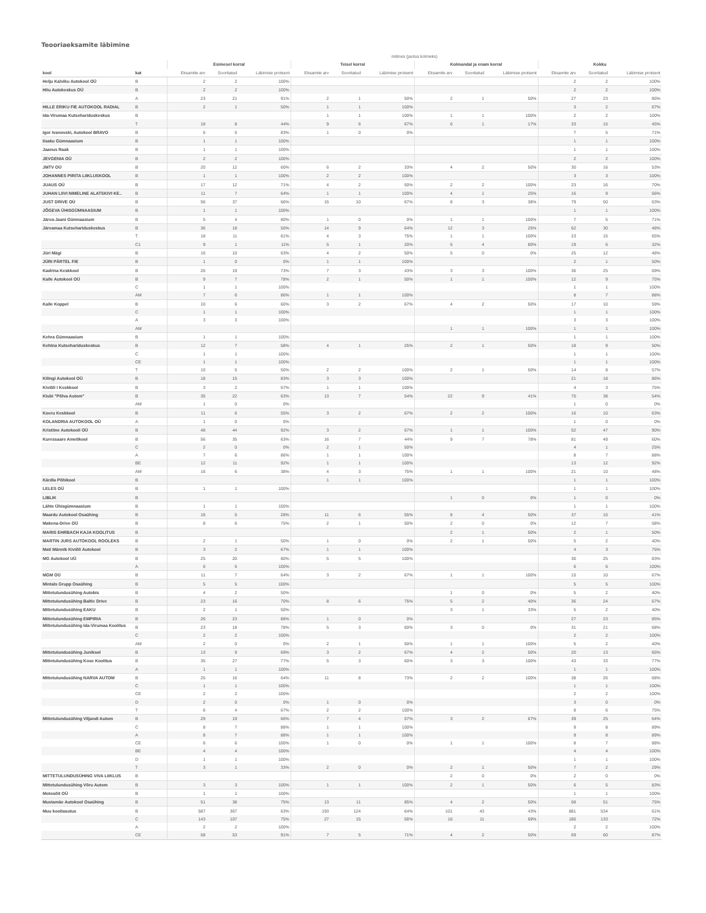Teooriaeksamite läbimine
| | | mitmes (jaotus kolmeks) | | | | | | | | | | | |
| --- | --- | --- | --- | --- | --- | --- | --- | --- | --- | --- | --- | --- | --- |
| | | Esimesel korral | | | Teisel korral | | | Kolmandal ja enam korral | | | Kokku | | |
| kool | kat | Eksamite arv | Sooritatud | Läbimise protsent | Eksamite arv | Sooritatud | Läbimise protsent | Eksamite arv | Sooritatud | Läbimise protsent | Eksamite arv | Sooritatud | Läbimise protsent |
| Helju Kalviku Autokool OÜ | B | 2 | 2 | 100% | | | | | | | 2 | 2 | 100% |
| Hiiu Autokeskus OÜ | B | 2 | 2 | 100% | | | | | | | 2 | 2 | 100% |
| | A | 23 | 21 | 91% | 2 | 1 | 50% | 2 | 1 | 50% | 27 | 23 | 85% |
| HILLE ERIKU FIE AUTOKOOL RADIAL | B | 2 | 1 | 50% | 1 | 1 | 100% | | | | 3 | 2 | 67% |
| Ida-Virumaa Kutsehariduskeskus | B | | | | 1 | 1 | 100% | 1 | 1 | 100% | 2 | 2 | 100% |
| | T | 18 | 8 | 44% | 9 | 6 | 67% | 6 | 1 | 17% | 33 | 15 | 45% |
| Igor Ivanovski, Autokool BRAVO | B | 6 | 5 | 83% | 1 | 0 | 0% | | | | 7 | 5 | 71% |
| Iisaku Gümnaasium | B | 1 | 1 | 100% | | | | | | | 1 | 1 | 100% |
| Jaanus Raak | B | 1 | 1 | 100% | | | | | | | 1 | 1 | 100% |
| JEVGENIA OÜ | B | 2 | 2 | 100% | | | | | | | 2 | 2 | 100% |
| JMTV OÜ | B | 20 | 12 | 60% | 6 | 2 | 33% | 4 | 2 | 50% | 30 | 16 | 53% |
| JOHANNES PIRITA LIIKLUSKOOL | B | 1 | 1 | 100% | 2 | 2 | 100% | | | | 3 | 3 | 100% |
| JUAUS OÜ | B | 17 | 12 | 71% | 4 | 2 | 50% | 2 | 2 | 100% | 23 | 16 | 70% |
| JUHAN LIIVI NIMELINE ALATSKIVI KE.. | B | 11 | 7 | 64% | 1 | 1 | 100% | 4 | 1 | 25% | 16 | 9 | 56% |
| JUST DRIVE OÜ | B | 56 | 37 | 66% | 15 | 10 | 67% | 8 | 3 | 38% | 79 | 50 | 63% |
| JÕGEVA ÜHISGÜMNAASIUM | B | 1 | 1 | 100% | | | | | | | 1 | 1 | 100% |
| Järva-Jaani Gümnaasium | B | 5 | 4 | 80% | 1 | 0 | 0% | 1 | 1 | 100% | 7 | 5 | 71% |
| Järvamaa Kutsehariduskeskus | B | 36 | 18 | 50% | 14 | 9 | 64% | 12 | 3 | 25% | 62 | 30 | 48% |
| | T | 18 | 11 | 61% | 4 | 3 | 75% | 1 | 1 | 100% | 23 | 15 | 65% |
| | C1 | 9 | 1 | 11% | 5 | 1 | 20% | 5 | 4 | 80% | 19 | 6 | 32% |
| Jüri Mägi | B | 16 | 10 | 63% | 4 | 2 | 50% | 5 | 0 | 0% | 25 | 12 | 48% |
| JÜRI PÄRTEL FIE | B | 1 | 0 | 0% | 1 | 1 | 100% | | | | 2 | 1 | 50% |
| Kadrina Keskkool | B | 26 | 19 | 73% | 7 | 3 | 43% | 3 | 3 | 100% | 36 | 25 | 69% |
| Kalle Autokool OÜ | B | 9 | 7 | 78% | 2 | 1 | 50% | 1 | 1 | 100% | 12 | 9 | 75% |
| | C | 1 | 1 | 100% | | | | | | | 1 | 1 | 100% |
| | AM | 7 | 6 | 86% | 1 | 1 | 100% | | | | 8 | 7 | 88% |
| Kalle Koppel | B | 10 | 6 | 60% | 3 | 2 | 67% | 4 | 2 | 50% | 17 | 10 | 59% |
| | C | 1 | 1 | 100% | | | | | | | 1 | 1 | 100% |
| | A | 3 | 3 | 100% | | | | | | | 3 | 3 | 100% |
| | AM | | | | | | | 1 | 1 | 100% | 1 | 1 | 100% |
| Kehra Gümnaasium | B | 1 | 1 | 100% | | | | | | | 1 | 1 | 100% |
| Kehtna Kutsehariduskeskus | B | 12 | 7 | 58% | 4 | 1 | 25% | 2 | 1 | 50% | 18 | 9 | 50% |
| | C | 1 | 1 | 100% | | | | | | | 1 | 1 | 100% |
| | CE | 1 | 1 | 100% | | | | | | | 1 | 1 | 100% |
| | T | 10 | 5 | 50% | 2 | 2 | 100% | 2 | 1 | 50% | 14 | 8 | 57% |
| Kilingi Autokool OÜ | B | 18 | 15 | 83% | 3 | 3 | 100% | | | | 21 | 18 | 86% |
| Kiviõli I Keskkool | B | 3 | 2 | 67% | 1 | 1 | 100% | | | | 4 | 3 | 75% |
| Klubi "Põlva Autom" | B | 35 | 22 | 63% | 13 | 7 | 54% | 22 | 9 | 41% | 70 | 38 | 54% |
| | AM | 1 | 0 | 0% | | | | | | | 1 | 0 | 0% |
| Koeru Keskkool | B | 11 | 6 | 55% | 3 | 2 | 67% | 2 | 2 | 100% | 16 | 10 | 63% |
| KOLANDRIA AUTOKOOL OÜ | A | 1 | 0 | 0% | | | | | | | 1 | 0 | 0% |
| Kristiine Autokooli OÜ | B | 48 | 44 | 92% | 3 | 2 | 67% | 1 | 1 | 100% | 52 | 47 | 90% |
| Kuressaare Ametikool | B | 56 | 35 | 63% | 16 | 7 | 44% | 9 | 7 | 78% | 81 | 49 | 60% |
| | C | 2 | 0 | 0% | 2 | 1 | 50% | | | | 4 | 1 | 25% |
| | A | 7 | 6 | 86% | 1 | 1 | 100% | | | | 8 | 7 | 88% |
| | BE | 12 | 11 | 92% | 1 | 1 | 100% | | | | 13 | 12 | 92% |
| | AM | 16 | 6 | 38% | 4 | 3 | 75% | 1 | 1 | 100% | 21 | 10 | 48% |
| Kärdla Põhikool | B | | | | 1 | 1 | 100% | | | | 1 | 1 | 100% |
| LELES OÜ | B | 1 | 1 | 100% | | | | | | | 1 | 1 | 100% |
| LIBLIK | B | | | | | | | 1 | 0 | 0% | 1 | 0 | 0% |
| Lähte Ühisgümnaasium | B | 1 | 1 | 100% | | | | | | | 1 | 1 | 100% |
| Maardu Autokool Osaühing | B | 18 | 5 | 28% | 11 | 6 | 55% | 8 | 4 | 50% | 37 | 15 | 41% |
| Makena-Drive OÜ | B | 8 | 6 | 75% | 2 | 1 | 50% | 2 | 0 | 0% | 12 | 7 | 58% |
| MARIS EHRBACH KAJA KOOLITUS | B | | | | | | | 2 | 1 | 50% | 2 | 1 | 50% |
| MARTIN JURS AUTOKOOL ROOLEKS | B | 2 | 1 | 50% | 1 | 0 | 0% | 2 | 1 | 50% | 5 | 2 | 40% |
| Mati Männik Kiviõli Autokool | B | 3 | 2 | 67% | 1 | 1 | 100% | | | | 4 | 3 | 75% |
| MG Autokool UÜ | B | 25 | 20 | 80% | 5 | 5 | 100% | | | | 30 | 25 | 83% |
| | A | 6 | 6 | 100% | | | | | | | 6 | 6 | 100% |
| MGM OÜ | B | 11 | 7 | 64% | 3 | 2 | 67% | 1 | 1 | 100% | 15 | 10 | 67% |
| Mintals Grupp Osaühing | B | 5 | 5 | 100% | | | | | | | 5 | 5 | 100% |
| Mittetulundusühing Autobis | B | 4 | 2 | 50% | | | | 1 | 0 | 0% | 5 | 2 | 40% |
| Mittetulundusühing Baltic Drive | B | 23 | 16 | 70% | 8 | 6 | 75% | 5 | 2 | 40% | 36 | 24 | 67% |
| Mittetulundusühing EAKU | B | 2 | 1 | 50% | | | | 3 | 1 | 33% | 5 | 2 | 40% |
| Mittetulundusühing EMPIRIA | B | 26 | 23 | 88% | 1 | 0 | 0% | | | | 27 | 23 | 85% |
| Mittetulundusühing Ida-Virumaa Koolitus | B | 23 | 18 | 78% | 5 | 3 | 60% | 3 | 0 | 0% | 31 | 21 | 68% |
| | C | 2 | 2 | 100% | | | | | | | 2 | 2 | 100% |
| | AM | 2 | 0 | 0% | 2 | 1 | 50% | 1 | 1 | 100% | 5 | 2 | 40% |
| Mittetulundusühing Juniksol | B | 13 | 9 | 69% | 3 | 2 | 67% | 4 | 2 | 50% | 20 | 13 | 65% |
| Mittetulundusühing Kose Koolitus | B | 35 | 27 | 77% | 5 | 3 | 60% | 3 | 3 | 100% | 43 | 33 | 77% |
| | A | 1 | 1 | 100% | | | | | | | 1 | 1 | 100% |
| Mittetulundusühing NARVA AUTOM | B | 25 | 16 | 64% | 11 | 8 | 73% | 2 | 2 | 100% | 38 | 26 | 68% |
| | C | 1 | 1 | 100% | | | | | | | 1 | 1 | 100% |
| | CE | 2 | 2 | 100% | | | | | | | 2 | 2 | 100% |
| | D | 2 | 0 | 0% | 1 | 0 | 0% | | | | 3 | 0 | 0% |
| | T | 6 | 4 | 67% | 2 | 2 | 100% | | | | 8 | 6 | 75% |
| Mittetulundusühing Viljandi Autom | B | 29 | 19 | 66% | 7 | 4 | 57% | 3 | 2 | 67% | 39 | 25 | 64% |
| | C | 8 | 7 | 88% | 1 | 1 | 100% | | | | 9 | 8 | 89% |
| | A | 8 | 7 | 88% | 1 | 1 | 100% | | | | 9 | 8 | 89% |
| | CE | 6 | 6 | 100% | 1 | 0 | 0% | 1 | 1 | 100% | 8 | 7 | 88% |
| | BE | 4 | 4 | 100% | | | | | | | 4 | 4 | 100% |
| | D | 1 | 1 | 100% | | | | | | | 1 | 1 | 100% |
| | T | 3 | 1 | 33% | 2 | 0 | 0% | 2 | 1 | 50% | 7 | 2 | 29% |
| MITTETULUNDUSÜHING VIVA LIIKLUS | B | | | | | | | 2 | 0 | 0% | 2 | 0 | 0% |
| Mittetulundusühing Võru Autom | B | 3 | 3 | 100% | 1 | 1 | 100% | 2 | 1 | 50% | 6 | 5 | 83% |
| Motosõit OÜ | B | 1 | 1 | 100% | | | | | | | 1 | 1 | 100% |
| Mustamäe Autokool Osaühing | B | 51 | 38 | 75% | 13 | 11 | 85% | 4 | 2 | 50% | 68 | 51 | 75% |
| Muu kooliasutus | B | 587 | 367 | 63% | 193 | 124 | 64% | 101 | 43 | 43% | 881 | 534 | 61% |
| | C | 143 | 107 | 75% | 27 | 15 | 56% | 16 | 11 | 69% | 186 | 133 | 72% |
| | A | 2 | 2 | 100% | | | | | | | 2 | 2 | 100% |
| | CE | 58 | 53 | 91% | 7 | 5 | 71% | 4 | 2 | 50% | 69 | 60 | 87% |